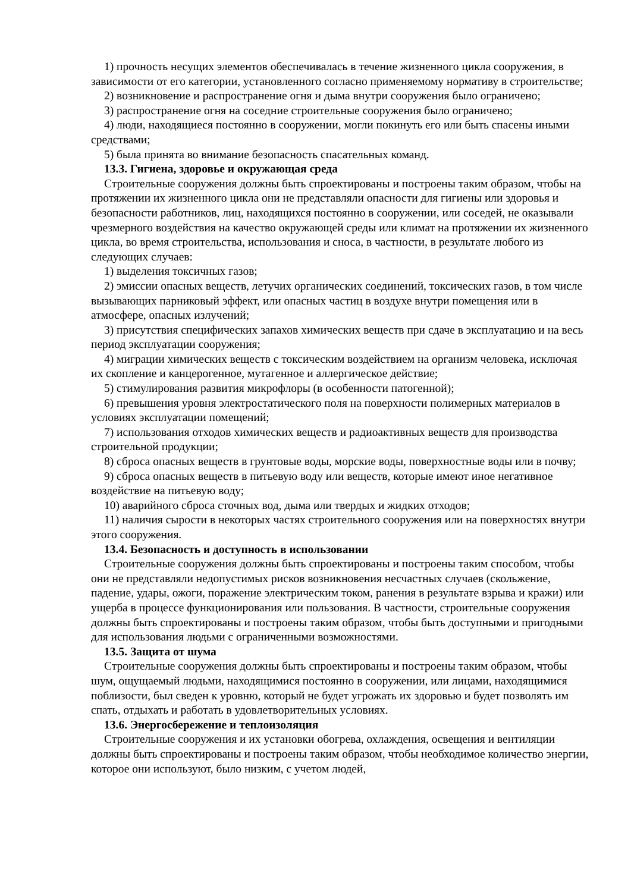1) прочность несущих элементов обеспечивалась в течение жизненного цикла сооружения, в зависимости от его категории, установленного согласно применяемому нормативу в строительстве;
2) возникновение и распространение огня и дыма внутри сооружения было ограничено;
3) распространение огня на соседние строительные сооружения было ограничено;
4) люди, находящиеся постоянно в сооружении, могли покинуть его или быть спасены иными средствами;
5) была принята во внимание безопасность спасательных команд.
13.3. Гигиена, здоровье и окружающая среда
Строительные сооружения должны быть спроектированы и построены таким образом, чтобы на протяжении их жизненного цикла они не представляли опасности для гигиены или здоровья и безопасности работников, лиц, находящихся постоянно в сооружении, или соседей, не оказывали чрезмерного воздействия на качество окружающей среды или климат на протяжении их жизненного цикла, во время строительства, использования и сноса, в частности, в результате любого из следующих случаев:
1) выделения токсичных газов;
2) эмиссии опасных веществ, летучих органических соединений, токсических газов, в том числе вызывающих парниковый эффект, или опасных частиц в воздухе внутри помещения или в атмосфере, опасных излучений;
3) присутствия специфических запахов химических веществ при сдаче в эксплуатацию и на весь период эксплуатации сооружения;
4) миграции химических веществ с токсическим воздействием на организм человека, исключая их скопление и канцерогенное, мутагенное и аллергическое действие;
5) стимулирования развития микрофлоры (в особенности патогенной);
6) превышения уровня электростатического поля на поверхности полимерных материалов в условиях эксплуатации помещений;
7) использования отходов химических веществ и радиоактивных веществ для производства строительной продукции;
8) сброса опасных веществ в грунтовые воды, морские воды, поверхностные воды или в почву;
9) сброса опасных веществ в питьевую воду или веществ, которые имеют иное негативное воздействие на питьевую воду;
10) аварийного сброса сточных вод, дыма или твердых и жидких отходов;
11) наличия сырости в некоторых частях строительного сооружения или на поверхностях внутри этого сооружения.
13.4. Безопасность и доступность в использовании
Строительные сооружения должны быть спроектированы и построены таким способом, чтобы они не представляли недопустимых рисков возникновения несчастных случаев (скольжение, падение, удары, ожоги, поражение электрическим током, ранения в результате взрыва и кражи) или ущерба в процессе функционирования или пользования. В частности, строительные сооружения должны быть спроектированы и построены таким образом, чтобы быть доступными и пригодными для использования людьми с ограниченными возможностями.
13.5. Защита от шума
Строительные сооружения должны быть спроектированы и построены таким образом, чтобы шум, ощущаемый людьми, находящимися постоянно в сооружении, или лицами, находящимися поблизости, был сведен к уровню, который не будет угрожать их здоровью и будет позволять им спать, отдыхать и работать в удовлетворительных условиях.
13.6. Энергосбережение и теплоизоляция
Строительные сооружения и их установки обогрева, охлаждения, освещения и вентиляции должны быть спроектированы и построены таким образом, чтобы необходимое количество энергии, которое они используют, было низким, с учетом людей,